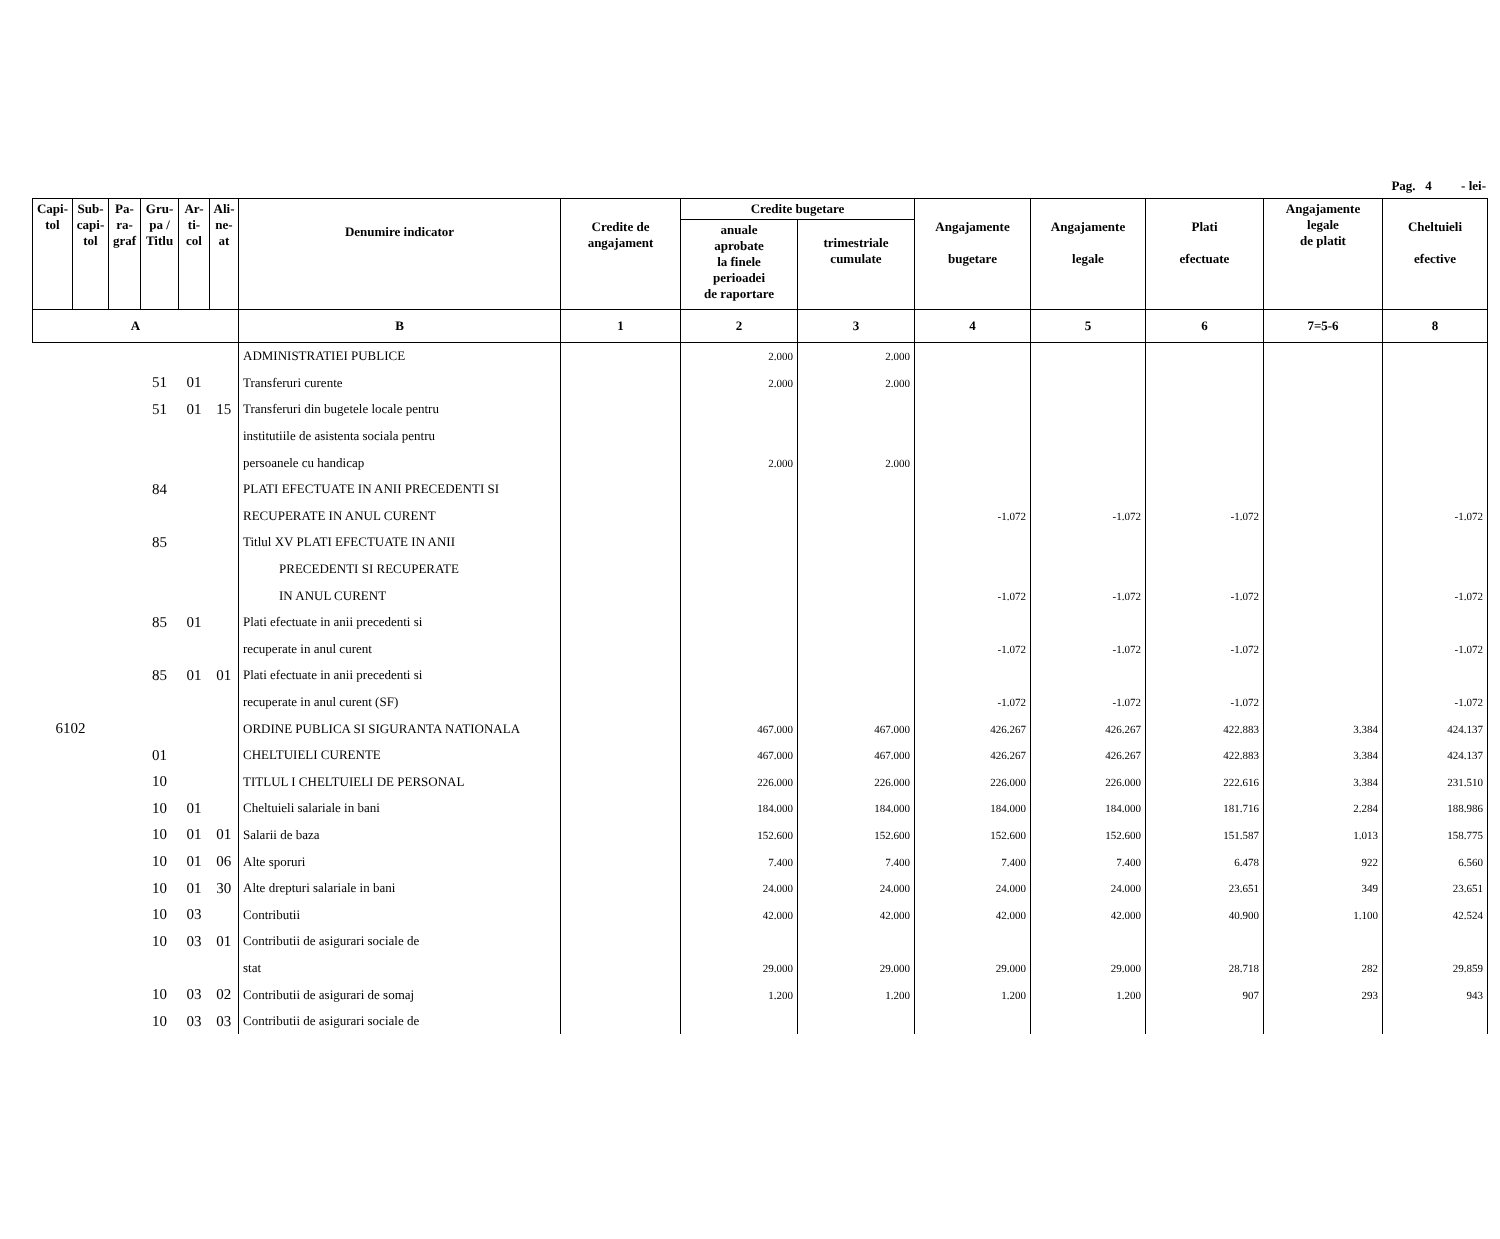Pag. 4 - lei-
| Capi- tol | Sub- capi- tol | Pa- ra- graf | Gru- pa / Titlu | Ar- ti- col | Ali- ne- at | Denumire indicator | Credite de angajament | Credite bugetare | | Angajamente bugetare | Angajamente legale | Plati efectuate | Angajamente legale de platit | Cheltuieli efective |
| --- | --- | --- | --- | --- | --- | --- | --- | --- | --- | --- | --- | --- | --- | --- |
| | | | | | | | | anuale aprobate la finele perioadei de raportare | trimestriale cumulate | | | | | |
| A | | | | | | B | 1 | 2 | 3 | 4 | 5 | 6 | 7=5-6 | 8 |
| | | | | | | ADMINISTRATIEI PUBLICE | | 2.000 | 2.000 | | | | | |
| | | | 51 | 01 | | Transferuri curente | | 2.000 | 2.000 | | | | | |
| | | | 51 | 01 | 15 | Transferuri din bugetele locale pentru | | | | | | | | |
| | | | | | | institutiile de asistenta sociala pentru | | | | | | | | |
| | | | | | | persoanele cu handicap | | 2.000 | 2.000 | | | | | |
| | | | 84 | | | PLATI EFECTUATE IN ANII PRECEDENTI SI | | | | | | | | |
| | | | | | | RECUPERATE IN ANUL CURENT | | | | -1.072 | -1.072 | -1.072 | | -1.072 |
| | | | 85 | | | Titlul XV PLATI EFECTUATE IN ANII | | | | | | | | |
| | | | | | | PRECEDENTI SI RECUPERATE | | | | | | | | |
| | | | | | | IN ANUL CURENT | | | | -1.072 | -1.072 | -1.072 | | -1.072 |
| | | | 85 | 01 | | Plati efectuate in anii precedenti si | | | | | | | | |
| | | | | | | recuperate in anul curent | | | | -1.072 | -1.072 | -1.072 | | -1.072 |
| | | | 85 | 01 | 01 | Plati efectuate in anii precedenti si | | | | | | | | |
| | | | | | | recuperate in anul curent (SF) | | | | -1.072 | -1.072 | -1.072 | | -1.072 |
| 6102 | | | | | | ORDINE PUBLICA SI SIGURANTA NATIONALA | | 467.000 | 467.000 | 426.267 | 426.267 | 422.883 | 3.384 | 424.137 |
| | | | 01 | | | CHELTUIELI CURENTE | | 467.000 | 467.000 | 426.267 | 426.267 | 422.883 | 3.384 | 424.137 |
| | | | 10 | | | TITLUL I CHELTUIELI DE PERSONAL | | 226.000 | 226.000 | 226.000 | 226.000 | 222.616 | 3.384 | 231.510 |
| | | | 10 | 01 | | Cheltuieli salariale in bani | | 184.000 | 184.000 | 184.000 | 184.000 | 181.716 | 2.284 | 188.986 |
| | | | 10 | 01 | 01 | Salarii de baza | | 152.600 | 152.600 | 152.600 | 152.600 | 151.587 | 1.013 | 158.775 |
| | | | 10 | 01 | 06 | Alte sporuri | | 7.400 | 7.400 | 7.400 | 7.400 | 6.478 | 922 | 6.560 |
| | | | 10 | 01 | 30 | Alte drepturi salariale in bani | | 24.000 | 24.000 | 24.000 | 24.000 | 23.651 | 349 | 23.651 |
| | | | 10 | 03 | | Contributii | | 42.000 | 42.000 | 42.000 | 42.000 | 40.900 | 1.100 | 42.524 |
| | | | 10 | 03 | 01 | Contributii de asigurari sociale de | | | | | | | | |
| | | | | | | stat | | 29.000 | 29.000 | 29.000 | 29.000 | 28.718 | 282 | 29.859 |
| | | | 10 | 03 | 02 | Contributii de asigurari de somaj | | 1.200 | 1.200 | 1.200 | 1.200 | 907 | 293 | 943 |
| | | | 10 | 03 | 03 | Contributii de asigurari sociale de | | | | | | | | |